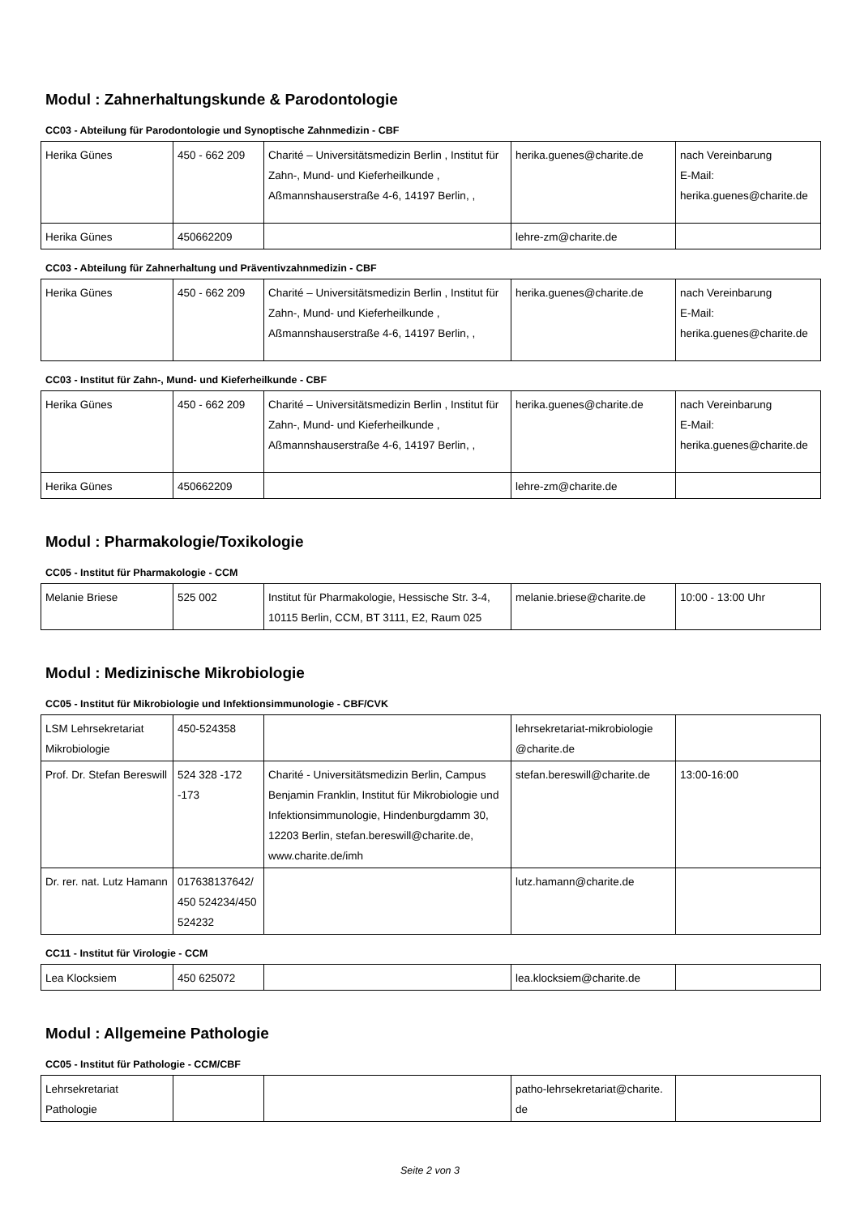Modul : Zahnerhaltungskunde & Parodontologie
CC03 - Abteilung für Parodontologie und Synoptische Zahnmedizin - CBF
| Herika Günes | 450 - 662 209 | Charité – Universitätsmedizin Berlin , Institut für Zahn-, Mund- und Kieferheilkunde , Aßmannshauserstraße 4-6, 14197 Berlin, , | herika.guenes@charite.de | nach Vereinbarung E-Mail: herika.guenes@charite.de |
| Herika Günes | 450662209 | | lehre-zm@charite.de | |
CC03 - Abteilung für Zahnerhaltung und Präventivzahnmedizin - CBF
| Herika Günes | 450 - 662 209 | Charité – Universitätsmedizin Berlin , Institut für Zahn-, Mund- und Kieferheilkunde , Aßmannshauserstraße 4-6, 14197 Berlin, , | herika.guenes@charite.de | nach Vereinbarung E-Mail: herika.guenes@charite.de |
CC03 - Institut für Zahn-, Mund- und Kieferheilkunde - CBF
| Herika Günes | 450 - 662 209 | Charité – Universitätsmedizin Berlin , Institut für Zahn-, Mund- und Kieferheilkunde , Aßmannshauserstraße 4-6, 14197 Berlin, , | herika.guenes@charite.de | nach Vereinbarung E-Mail: herika.guenes@charite.de |
| Herika Günes | 450662209 | | lehre-zm@charite.de | |
Modul : Pharmakologie/Toxikologie
CC05 - Institut für Pharmakologie - CCM
| Melanie Briese | 525 002 | Institut für Pharmakologie, Hessische Str. 3-4, 10115 Berlin, CCM, BT 3111, E2, Raum 025 | melanie.briese@charite.de | 10:00 - 13:00 Uhr |
Modul : Medizinische Mikrobiologie
CC05 - Institut für Mikrobiologie und Infektionsimmunologie - CBF/CVK
| LSM Lehrsekretariat Mikrobiologie | 450-524358 | | lehrsekretariat-mikrobiologie @charite.de | |
| Prof. Dr. Stefan Bereswill | 524 328 -172 -173 | Charité - Universitätsmedizin Berlin, Campus Benjamin Franklin, Institut für Mikrobiologie und Infektionsimmunologie, Hindenburgdamm 30, 12203 Berlin, stefan.bereswill@charite.de, www.charite.de/imh | stefan.bereswill@charite.de | 13:00-16:00 |
| Dr. rer. nat. Lutz Hamann | 017638137642/ 450 524234/450 524232 | | lutz.hamann@charite.de | |
CC11 - Institut für Virologie - CCM
| Lea Klocksiem | 450 625072 | | lea.klocksiem@charite.de | |
Modul : Allgemeine Pathologie
CC05 - Institut für Pathologie - CCM/CBF
| Lehrsekretariat Pathologie | | | patho-lehrsekretariat@charite. de | |
Seite 2 von 3